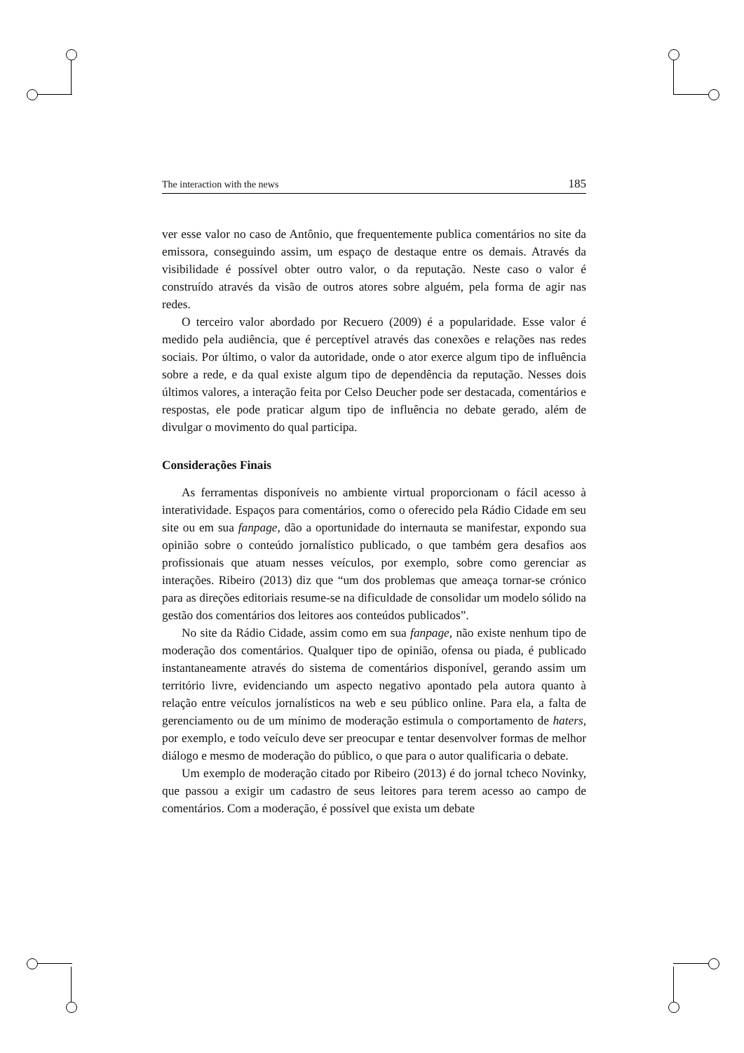The interaction with the news 185
ver esse valor no caso de Antônio, que frequentemente publica comentários no site da emissora, conseguindo assim, um espaço de destaque entre os demais. Através da visibilidade é possível obter outro valor, o da reputação. Neste caso o valor é construído através da visão de outros atores sobre alguém, pela forma de agir nas redes.
O terceiro valor abordado por Recuero (2009) é a popularidade. Esse valor é medido pela audiência, que é perceptível através das conexões e relações nas redes sociais. Por último, o valor da autoridade, onde o ator exerce algum tipo de influência sobre a rede, e da qual existe algum tipo de dependência da reputação. Nesses dois últimos valores, a interação feita por Celso Deucher pode ser destacada, comentários e respostas, ele pode praticar algum tipo de influência no debate gerado, além de divulgar o movimento do qual participa.
Considerações Finais
As ferramentas disponíveis no ambiente virtual proporcionam o fácil acesso à interatividade. Espaços para comentários, como o oferecido pela Rádio Cidade em seu site ou em sua fanpage, dão a oportunidade do internauta se manifestar, expondo sua opinião sobre o conteúdo jornalístico publicado, o que também gera desafios aos profissionais que atuam nesses veículos, por exemplo, sobre como gerenciar as interações. Ribeiro (2013) diz que “um dos problemas que ameaça tornar-se crónico para as direções editoriais resume-se na dificuldade de consolidar um modelo sólido na gestão dos comentários dos leitores aos conteúdos publicados”.
No site da Rádio Cidade, assim como em sua fanpage, não existe nenhum tipo de moderação dos comentários. Qualquer tipo de opinião, ofensa ou piada, é publicado instantaneamente através do sistema de comentários disponível, gerando assim um território livre, evidenciando um aspecto negativo apontado pela autora quanto à relação entre veículos jornalísticos na web e seu público online. Para ela, a falta de gerenciamento ou de um mínimo de moderação estimula o comportamento de haters, por exemplo, e todo veículo deve ser preocupar e tentar desenvolver formas de melhor diálogo e mesmo de moderação do público, o que para o autor qualificaria o debate.
Um exemplo de moderação citado por Ribeiro (2013) é do jornal tcheco Novinky, que passou a exigir um cadastro de seus leitores para terem acesso ao campo de comentários. Com a moderação, é possível que exista um debate